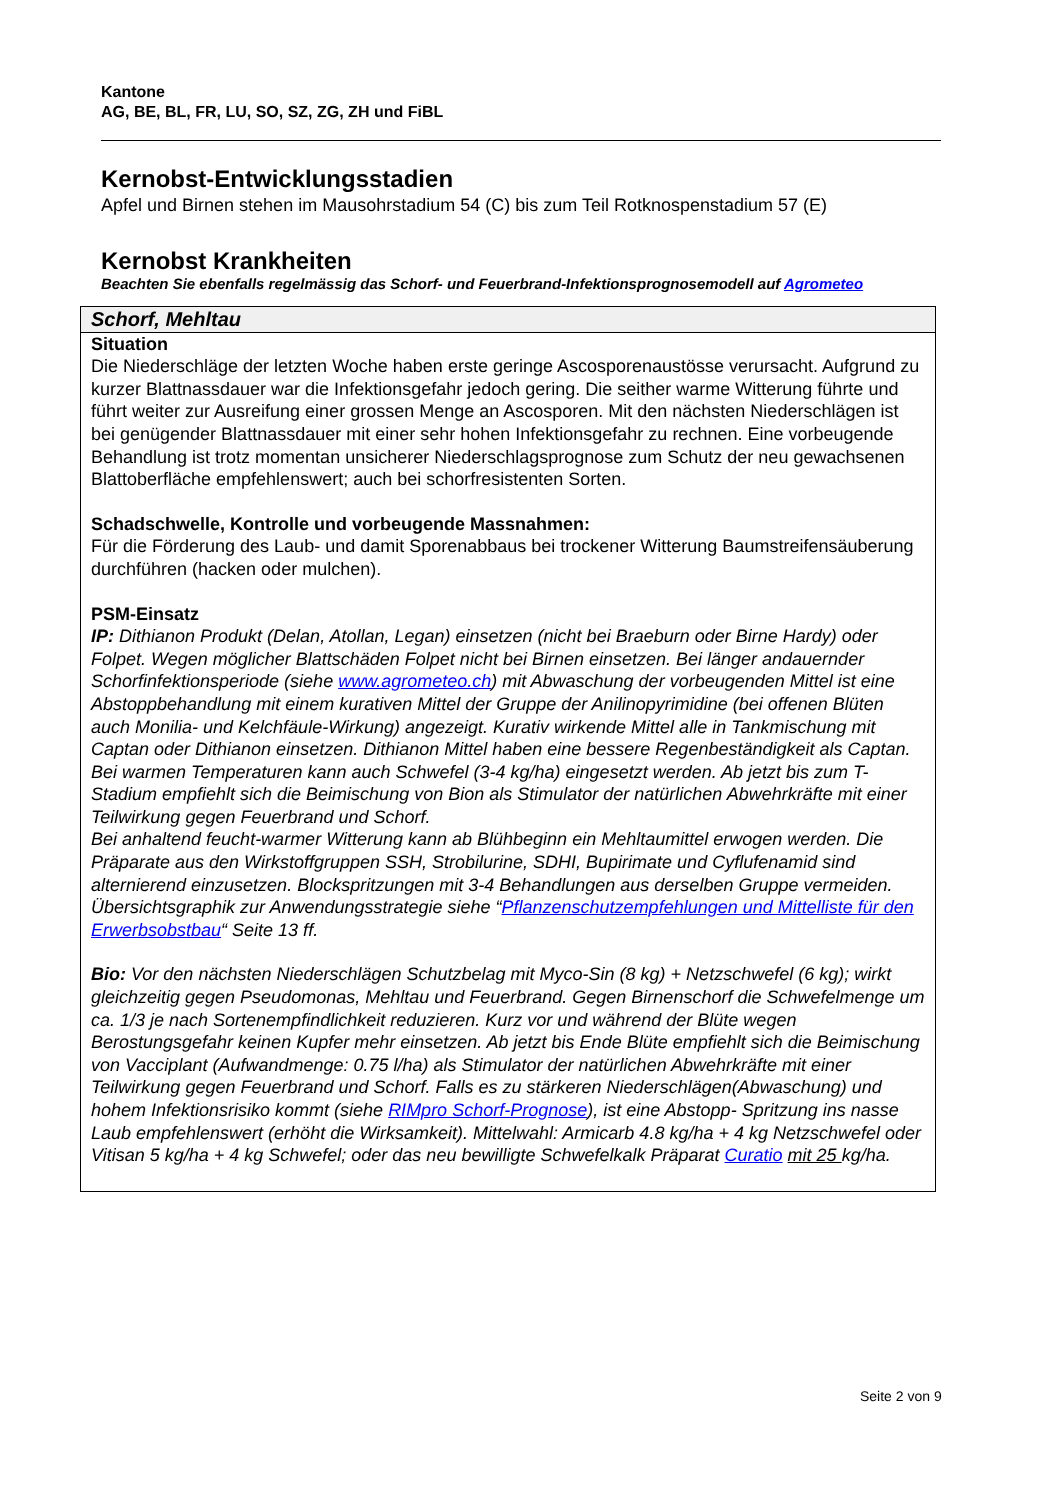Kantone
AG, BE, BL, FR, LU, SO, SZ, ZG, ZH und FiBL
Kernobst-Entwicklungsstadien
Apfel und Birnen stehen im Mausohrstadium 54 (C) bis zum Teil Rotknospenstadium 57 (E)
Kernobst Krankheiten
Beachten Sie ebenfalls regelmässig das Schorf- und Feuerbrand-Infektionsprognosemodell auf Agrometeo
| Schorf, Mehltau |
| --- |
| Situation Die Niederschläge der letzten Woche haben erste geringe Ascosporenaustösse verursacht. Aufgrund zu kurzer Blattnassdauer war die Infektionsgefahr jedoch gering. Die seither warme Witterung führte und führt weiter zur Ausreifung einer grossen Menge an Ascosporen. Mit den nächsten Niederschlägen ist bei genügender Blattnassdauer mit einer sehr hohen Infektionsgefahr zu rechnen. Eine vorbeugende Behandlung ist trotz momentan unsicherer Niederschlagsprognose zum Schutz der neu gewachsenen Blattoberfläche empfehlenswert; auch bei schorfresistenten Sorten. Schadschwelle, Kontrolle und vorbeugende Massnahmen: Für die Förderung des Laub- und damit Sporenabbaus bei trockener Witterung Baumstreifensäuberung durchführen (hacken oder mulchen). PSM-Einsatz IP: Dithianon Produkt (Delan, Atollan, Legan) einsetzen (nicht bei Braeburn oder Birne Hardy) oder Folpet. Wegen möglicher Blattschäden Folpet nicht bei Birnen einsetzen. Bei länger andauernder Schorfinfektionsperiode (siehe www.agrometeo.ch ) mit Abwaschung der vorbeugenden Mittel ist eine Abstoppbehandlung mit einem kurativen Mittel der Gruppe der Anilinopyrimidine (bei offenen Blüten auch Monilia- und Kelchfäule-Wirkung) angezeigt. Kurativ wirkende Mittel alle in Tankmischung mit Captan oder Dithianon einsetzen. Dithianon Mittel haben eine bessere Regenbeständigkeit als Captan. Bei warmen Temperaturen kann auch Schwefel (3-4 kg/ha) eingesetzt werden. Ab jetzt bis zum T-Stadium empfiehlt sich die Beimischung von Bion als Stimulator der natürlichen Abwehrkräfte mit einer Teilwirkung gegen Feuerbrand und Schorf. Bei anhaltend feucht-warmer Witterung kann ab Blühbeginn ein Mehltaumittel erwogen werden. Die Präparate aus den Wirkstoffgruppen SSH, Strobilurine, SDHI, Bupirimate und Cyflufenamid sind alternierend einzusetzen. Blockspritzungen mit 3-4 Behandlungen aus derselben Gruppe vermeiden. Übersichtsgraphik zur Anwendungsstrategie siehe “ Pflanzenschutzempfehlungen und Mittelliste für den Erwerbsobstbau “ Seite 13 ff. Bio: Vor den nächsten Niederschlägen Schutzbelag mit Myco-Sin (8 kg) + Netzschwefel (6 kg); wirkt gleichzeitig gegen Pseudomonas, Mehltau und Feuerbrand. Gegen Birnenschorf die Schwefelmenge um ca. 1/3 je nach Sortenempfindlichkeit reduzieren. Kurz vor und während der Blüte wegen Berostungsgefahr keinen Kupfer mehr einsetzen. Ab jetzt bis Ende Blüte empfiehlt sich die Beimischung von Vacciplant (Aufwandmenge: 0.75 l/ha) als Stimulator der natürlichen Abwehrkräfte mit einer Teilwirkung gegen Feuerbrand und Schorf. Falls es zu stärkeren Niederschlägen(Abwaschung) und hohem Infektionsrisiko kommt (siehe RIMpro Schorf-Prognose ), ist eine Abstopp- Spritzung ins nasse Laub empfehlenswert (erhöht die Wirksamkeit). Mittelwahl: Armicarb 4.8 kg/ha + 4 kg Netzschwefel oder Vitisan 5 kg/ha + 4 kg Schwefel; oder das neu bewilligte Schwefelkalk Präparat Curatio mit 25 kg/ha. |
Seite 2 von 9